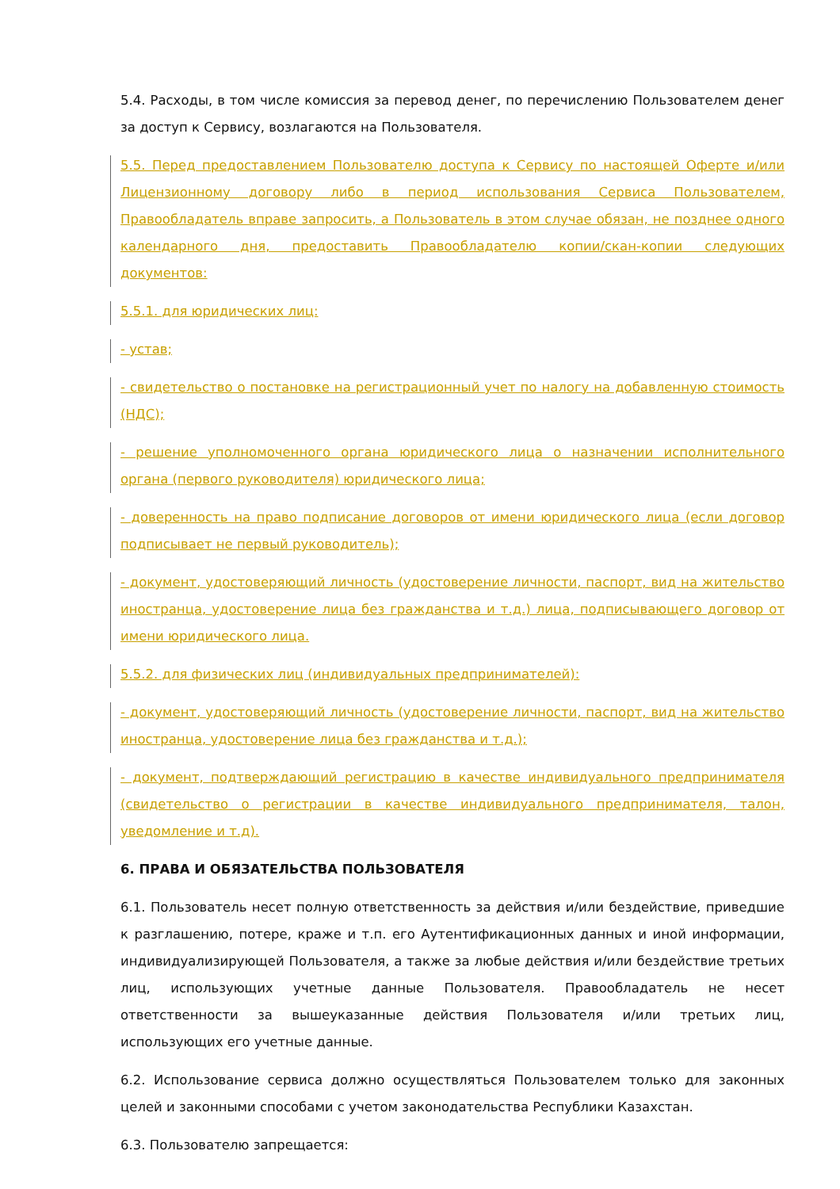5.4. Расходы, в том числе комиссия за перевод денег, по перечислению Пользователем денег за доступ к Сервису, возлагаются на Пользователя.
5.5. Перед предоставлением Пользователю доступа к Сервису по настоящей Оферте и/или Лицензионному договору либо в период использования Сервиса Пользователем, Правообладатель вправе запросить, а Пользователь в этом случае обязан, не позднее одного календарного дня, предоставить Правообладателю копии/скан-копии следующих документов:
5.5.1. для юридических лиц:
- устав;
- свидетельство о постановке на регистрационный учет по налогу на добавленную стоимость (НДС);
- решение уполномоченного органа юридического лица о назначении исполнительного органа (первого руководителя) юридического лица;
- доверенность на право подписание договоров от имени юридического лица (если договор подписывает не первый руководитель);
- документ, удостоверяющий личность (удостоверение личности, паспорт, вид на жительство иностранца, удостоверение лица без гражданства и т.д.) лица, подписывающего договор от имени юридического лица.
5.5.2. для физических лиц (индивидуальных предпринимателей):
- документ, удостоверяющий личность (удостоверение личности, паспорт, вид на жительство иностранца, удостоверение лица без гражданства и т.д.);
- документ, подтверждающий регистрацию в качестве индивидуального предпринимателя (свидетельство о регистрации в качестве индивидуального предпринимателя, талон, уведомление и т.д).
6. ПРАВА И ОБЯЗАТЕЛЬСТВА ПОЛЬЗОВАТЕЛЯ
6.1. Пользователь несет полную ответственность за действия и/или бездействие, приведшие к разглашению, потере, краже и т.п. его Аутентификационных данных и иной информации, индивидуализирующей Пользователя, а также за любые действия и/или бездействие третьих лиц, использующих учетные данные Пользователя. Правообладатель не несет ответственности за вышеуказанные действия Пользователя и/или третьих лиц, использующих его учетные данные.
6.2. Использование сервиса должно осуществляться Пользователем только для законных целей и законными способами с учетом законодательства Республики Казахстан.
6.3. Пользователю запрещается: